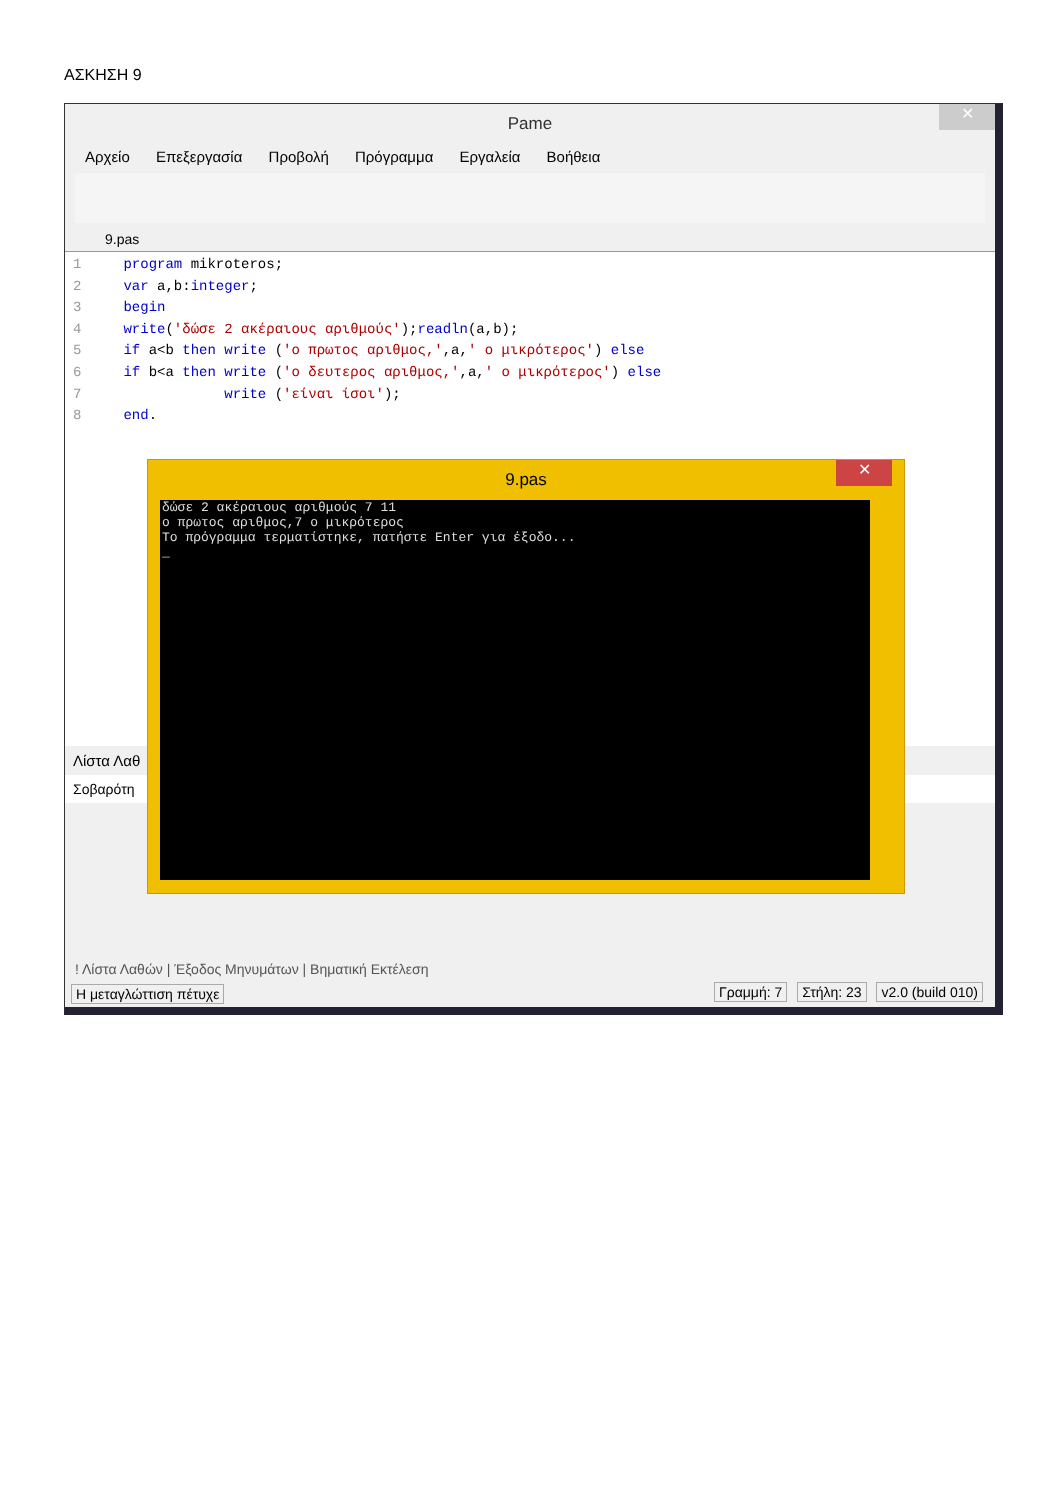ΑΣΚΗΣΗ 9
✕
Pame
Αρχείο Επεξεργασία Προβολή Πρόγραμμα Εργαλεία Βοήθεια
9.pas
1 program mikroteros;
2 var a,b:integer;
3 begin
4 write('δώσε 2 ακέραιους αριθμούς');readln(a,b);
5 if a<b then write ('ο πρωτος αριθμος,',a,' ο μικρότερος') else
6 if b<a then write ('ο δευτερος αριθμος,',a,' ο μικρότερος') else
7 write ('είναι ίσοι');
8 end.
Λίστα Λαθ
Σοβαρότη
! Λίστα Λαθών | Έξοδος Μηνυμάτων | Βηματική Εκτέλεση
Η μεταγλώττιση πέτυχε Γραμμή: 7 Στήλη: 23 v2.0 (build 010)
✕
9.pas
δώσε 2 ακέραιους αριθμούς 7 11 ο πρωτος αριθμος,7 ο μικρότερος Το πρόγραμμα τερματίστηκε, πατήστε Enter για έξοδο... _